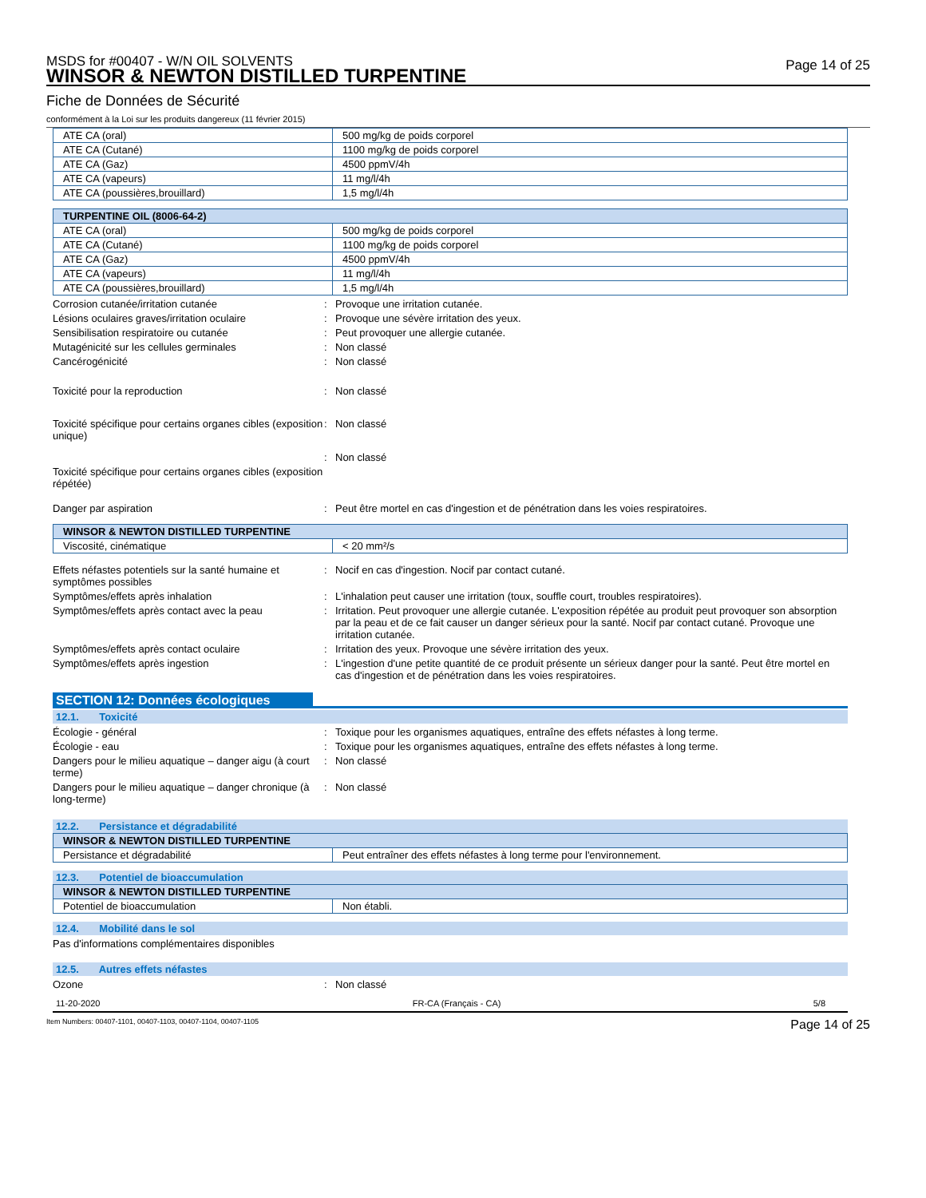MSDS for #00407 - W/N OIL SOLVENTS
WINSOR & NEWTON DISTILLED TURPENTINE
Page 14 of 25
Fiche de Données de Sécurité
conformément à la Loi sur les produits dangereux (11 février 2015)
| ATE CA (oral) | 500 mg/kg de poids corporel |
| ATE CA (Cutané) | 1100 mg/kg de poids corporel |
| ATE CA (Gaz) | 4500 ppmV/4h |
| ATE CA (vapeurs) | 11 mg/l/4h |
| ATE CA (poussières,brouillard) | 1,5 mg/l/4h |
| TURPENTINE OIL (8006-64-2) | |
| --- | --- |
| ATE CA (oral) | 500 mg/kg de poids corporel |
| ATE CA (Cutané) | 1100 mg/kg de poids corporel |
| ATE CA (Gaz) | 4500 ppmV/4h |
| ATE CA (vapeurs) | 11 mg/l/4h |
| ATE CA (poussières,brouillard) | 1,5 mg/l/4h |
Corrosion cutanée/irritation cutanée : Provoque une irritation cutanée.
Lésions oculaires graves/irritation oculaire
: Provoque une sévère irritation des yeux.
Sensibilisation respiratoire ou cutanée : Peut provoquer une allergie cutanée.
Mutagénicité sur les cellules germinales : Non classé
Cancérogénicité : Non classé
Toxicité pour la reproduction : Non classé
Toxicité spécifique pour certains organes cibles (exposition unique)
: Non classé
: Non classé
Toxicité spécifique pour certains organes cibles (exposition répétée)
Danger par aspiration : Peut être mortel en cas d'ingestion et de pénétration dans les voies respiratoires.
| WINSOR & NEWTON DISTILLED TURPENTINE | |
| --- | --- |
| Viscosité, cinématique | < 20 mm²/s |
Effets néfastes potentiels sur la santé humaine et symptômes possibles
: Nocif en cas d'ingestion. Nocif par contact cutané.
Symptômes/effets après inhalation : L'inhalation peut causer une irritation (toux, souffle court, troubles respiratoires).
Symptômes/effets après contact avec la peau : Irritation. Peut provoquer une allergie cutanée. L'exposition répétée au produit peut provoquer son absorption par la peau et de ce fait causer un danger sérieux pour la santé. Nocif par contact cutané. Provoque une irritation cutanée.
Symptômes/effets après contact oculaire : Irritation des yeux. Provoque une sévère irritation des yeux.
Symptômes/effets après ingestion : L'ingestion d'une petite quantité de ce produit présente un sérieux danger pour la santé. Peut être mortel en cas d'ingestion et de pénétration dans les voies respiratoires.
SECTION 12: Données écologiques
12.1. Toxicité
Écologie - général : Toxique pour les organismes aquatiques, entraîne des effets néfastes à long terme.
Écologie - eau : Toxique pour les organismes aquatiques, entraîne des effets néfastes à long terme.
Dangers pour le milieu aquatique – danger aigu (à court terme)
: Non classé
Dangers pour le milieu aquatique – danger chronique (à long-terme)
: Non classé
12.2. Persistance et dégradabilité
| WINSOR & NEWTON DISTILLED TURPENTINE | |
| --- | --- |
| Persistance et dégradabilité | Peut entraîner des effets néfastes à long terme pour l'environnement. |
12.3. Potentiel de bioaccumulation
| WINSOR & NEWTON DISTILLED TURPENTINE | |
| --- | --- |
| Potentiel de bioaccumulation | Non établi. |
12.4. Mobilité dans le sol
Pas d'informations complémentaires disponibles
12.5. Autres effets néfastes
Ozone : Non classé
11-20-2020 FR-CA (Français - CA) 5/8
Item Numbers: 00407-1101, 00407-1103, 00407-1104, 00407-1105 Page 14 of 25